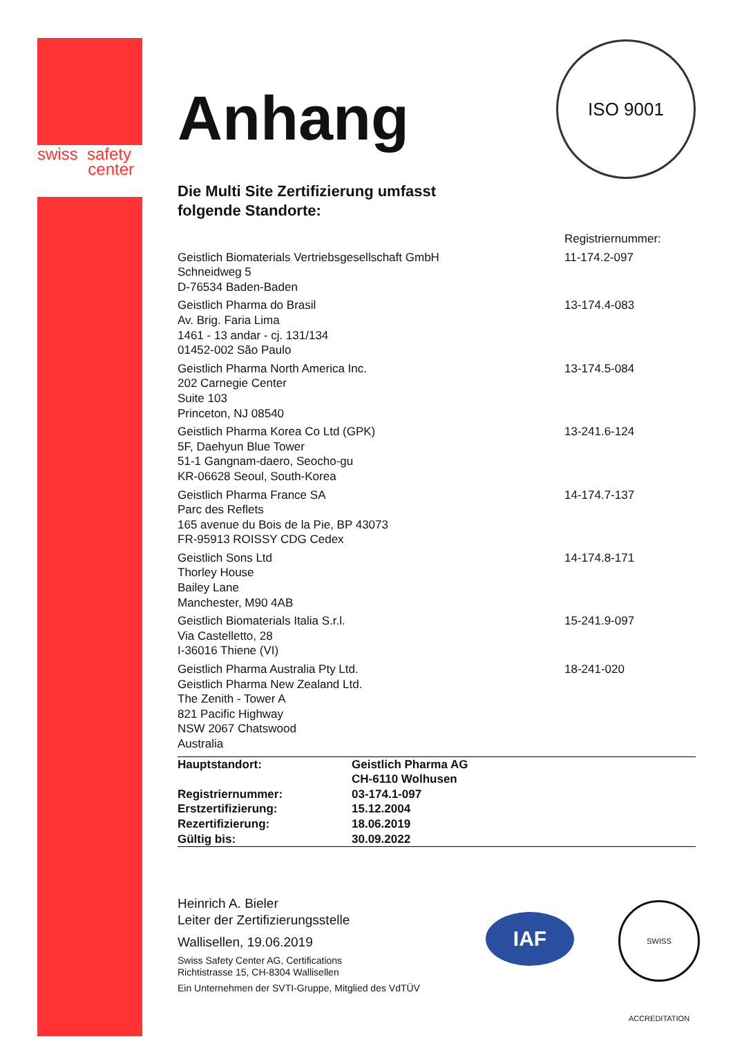swiss safety
center
ISO 9001
Anhang
Die Multi Site Zertifizierung umfasst
folgende Standorte:
| | Registriernummer: |
| Geistlich Biomaterials Vertriebsgesellschaft GmbH Schneidweg 5 D-76534 Baden-Baden | 11-174.2-097 |
| Geistlich Pharma do Brasil Av. Brig. Faria Lima 1461 - 13 andar - cj. 131/134 01452-002 São Paulo | 13-174.4-083 |
| Geistlich Pharma North America Inc. 202 Carnegie Center Suite 103 Princeton, NJ 08540 | 13-174.5-084 |
| Geistlich Pharma Korea Co Ltd (GPK) 5F, Daehyun Blue Tower 51-1 Gangnam-daero, Seocho-gu KR-06628 Seoul, South-Korea | 13-241.6-124 |
| Geistlich Pharma France SA Parc des Reflets 165 avenue du Bois de la Pie, BP 43073 FR-95913 ROISSY CDG Cedex | 14-174.7-137 |
| Geistlich Sons Ltd Thorley House Bailey Lane Manchester, M90 4AB | 14-174.8-171 |
| Geistlich Biomaterials Italia S.r.l. Via Castelletto, 28 I-36016 Thiene (VI) | 15-241.9-097 |
| Geistlich Pharma Australia Pty Ltd. Geistlich Pharma New Zealand Ltd. The Zenith - Tower A 821 Pacific Highway NSW 2067 Chatswood Australia | 18-241-020 |
| Hauptstandort: | Geistlich Pharma AG CH-6110 Wolhusen |
| Registriernummer: | 03-174.1-097 |
| Erstzertifizierung: | 15.12.2004 |
| Rezertifizierung: | 18.06.2019 |
| Gültig bis: | 30.09.2022 |
Heinrich A. Bieler
Leiter der Zertifizierungsstelle
Wallisellen, 19.06.2019
Swiss Safety Center AG, Certifications
Richtistrasse 15, CH-8304 Wallisellen
Ein Unternehmen der SVTI-Gruppe, Mitglied des VdTÜV
IAF
SWISS ACCREDITATION